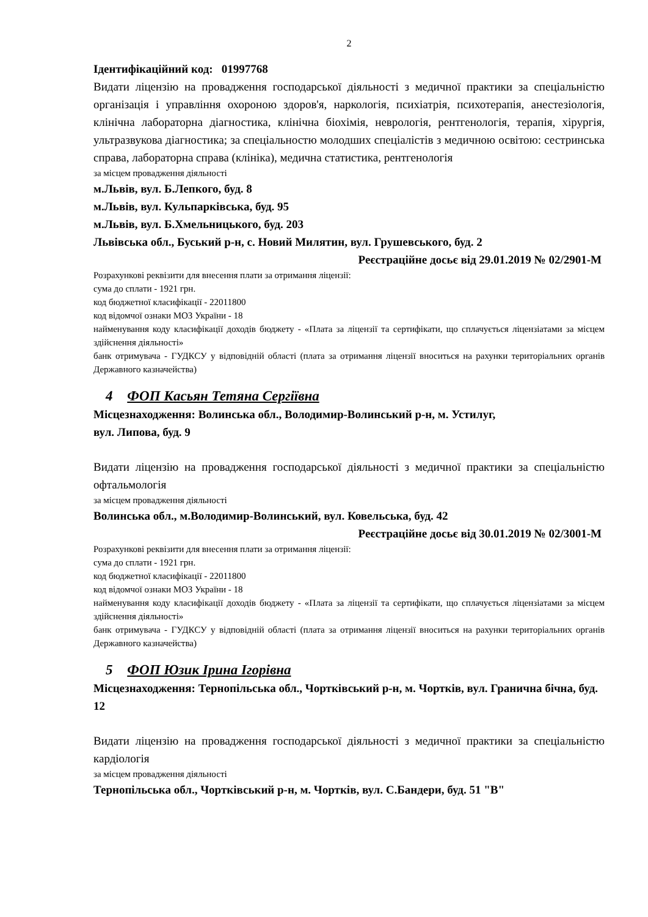2
Ідентифікаційний код: 01997768
Видати ліцензію на провадження господарської діяльності з медичної практики за спеціальністю організація і управління охороною здоров'я, наркологія, психіатрія, психотерапія, анестезіологія, клінічна лабораторна діагностика, клінічна біохімія, неврологія, рентгенологія, терапія, хірургія, ультразвукова діагностика; за спеціальностю молодших спеціалістів з медичною освітою: сестринська справа, лабораторна справа (клініка), медична статистика, рентгенологія
за місцем провадження діяльності
м.Львів, вул. Б.Лепкого, буд. 8
м.Львів, вул. Кульпарківська, буд. 95
м.Львів, вул. Б.Хмельницького, буд. 203
Львівська обл., Буський р-н, с. Новий Милятин, вул. Грушевського, буд. 2
Реєстраційне досьє від 29.01.2019 № 02/2901-М
Розрахункові реквізити для внесення плати за отримання ліцензії:
сума до сплати - 1921 грн.
код бюджетної класифікації - 22011800
код відомчої ознаки МОЗ України - 18
найменування коду класифікації доходів бюджету - «Плата за ліцензії та сертифікати, що сплачується ліцензіатами за місцем здійснення діяльності»
банк отримувача - ГУДКСУ у відповідній області (плата за отримання ліцензії вноситься на рахунки територіальних органів Державного казначейства)
4 ФОП Касьян Тетяна Сергіївна
Місцезнаходження: Волинська обл., Володимир-Волинський р-н, м. Устилуг,
вул. Липова, буд. 9
Видати ліцензію на провадження господарської діяльності з медичної практики за спеціальністю офтальмологія
за місцем провадження діяльності
Волинська обл., м.Володимир-Волинський, вул. Ковельська, буд. 42
Реєстраційне досьє від 30.01.2019 № 02/3001-М
Розрахункові реквізити для внесення плати за отримання ліцензії:
сума до сплати - 1921 грн.
код бюджетної класифікації - 22011800
код відомчої ознаки МОЗ України - 18
найменування коду класифікації доходів бюджету - «Плата за ліцензії та сертифікати, що сплачується ліцензіатами за місцем здійснення діяльності»
банк отримувача - ГУДКСУ у відповідній області (плата за отримання ліцензії вноситься на рахунки територіальних органів Державного казначейства)
5 ФОП Юзик Ірина Ігорівна
Місцезнаходження: Тернопільська обл., Чортківський р-н, м. Чортків, вул. Гранична бічна, буд. 12
Видати ліцензію на провадження господарської діяльності з медичної практики за спеціальністю кардіологія
за місцем провадження діяльності
Тернопільська обл., Чортківський р-н, м. Чортків, вул. С.Бандери, буд. 51 "В"